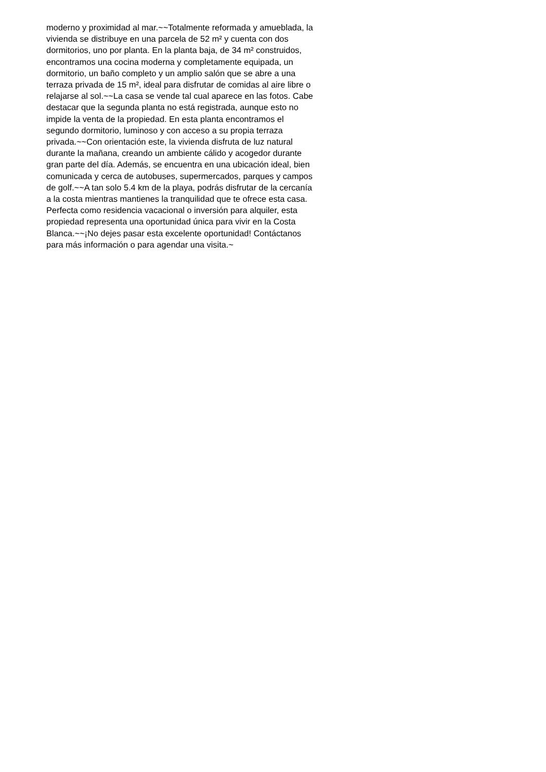moderno y proximidad al mar.~~Totalmente reformada y amueblada, la
vivienda se distribuye en una parcela de 52 m² y cuenta con dos
dormitorios, uno por planta. En la planta baja, de 34 m² construidos,
encontramos una cocina moderna y completamente equipada, un
dormitorio, un baño completo y un amplio salón que se abre a una
terraza privada de 15 m², ideal para disfrutar de comidas al aire libre o
relajarse al sol.~~La casa se vende tal cual aparece en las fotos. Cabe
destacar que la segunda planta no está registrada, aunque esto no
impide la venta de la propiedad. En esta planta encontramos el
segundo dormitorio, luminoso y con acceso a su propia terraza
privada.~~Con orientación este, la vivienda disfruta de luz natural
durante la mañana, creando un ambiente cálido y acogedor durante
gran parte del día. Además, se encuentra en una ubicación ideal, bien
comunicada y cerca de autobuses, supermercados, parques y campos
de golf.~~A tan solo 5.4 km de la playa, podrás disfrutar de la cercanía
a la costa mientras mantienes la tranquilidad que te ofrece esta casa.
Perfecta como residencia vacacional o inversión para alquiler, esta
propiedad representa una oportunidad única para vivir en la Costa
Blanca.~~¡No dejes pasar esta excelente oportunidad! Contáctanos
para más información o para agendar una visita.~